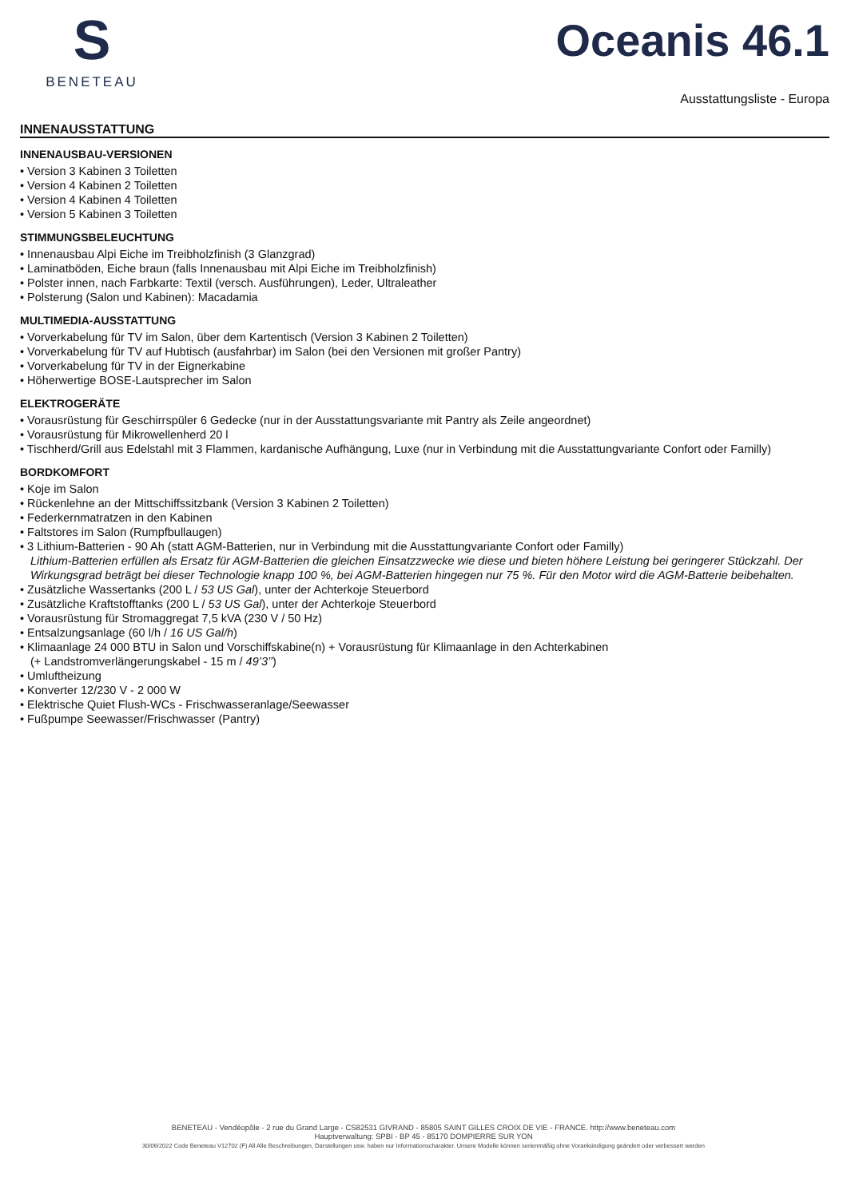S
BENETEAU
Oceanis 46.1
Ausstattungsliste - Europa
INNENAUSSTATTUNG
INNENAUSBAU-VERSIONEN
• Version 3 Kabinen 3 Toiletten
• Version 4 Kabinen 2 Toiletten
• Version 4 Kabinen 4 Toiletten
• Version 5 Kabinen 3 Toiletten
STIMMUNGSBELEUCHTUNG
• Innenausbau Alpi Eiche im Treibholzfinish (3 Glanzgrad)
• Laminatböden, Eiche braun (falls Innenausbau mit Alpi Eiche im Treibholzfinish)
• Polster innen, nach Farbkarte: Textil (versch. Ausführungen), Leder, Ultraleather
• Polsterung (Salon und Kabinen): Macadamia
MULTIMEDIA-AUSSTATTUNG
• Vorverkabelung für TV im Salon, über dem Kartentisch (Version 3 Kabinen 2 Toiletten)
• Vorverkabelung für TV auf Hubtisch (ausfahrbar) im Salon (bei den Versionen mit großer Pantry)
• Vorverkabelung für TV in der Eignerkabine
• Höherwertige BOSE-Lautsprecher im Salon
ELEKTROGERÄTE
• Vorausrüstung für Geschirrspüler 6 Gedecke (nur in der Ausstattungsvariante mit Pantry als Zeile angeordnet)
• Vorausrüstung für Mikrowellenherd 20 l
• Tischherd/Grill aus Edelstahl mit 3 Flammen, kardanische Aufhängung, Luxe (nur in Verbindung mit die Ausstattungvariante Confort oder Familly)
BORDKOMFORT
• Koje im Salon
• Rückenlehne an der Mittschiffssitzbank (Version 3 Kabinen 2 Toiletten)
• Federkernmatratzen in den Kabinen
• Faltstores im Salon (Rumpfbullaugen)
• 3 Lithium-Batterien - 90 Ah (statt AGM-Batterien, nur in Verbindung mit die Ausstattungvariante Confort oder Familly)
Lithium-Batterien erfüllen als Ersatz für AGM-Batterien die gleichen Einsatzzwecke wie diese und bieten höhere Leistung bei geringerer Stückzahl. Der Wirkungsgrad beträgt bei dieser Technologie knapp 100 %, bei AGM-Batterien hingegen nur 75 %. Für den Motor wird die AGM-Batterie beibehalten.
• Zusätzliche Wassertanks (200 L / 53 US Gal), unter der Achterkoje Steuerbord
• Zusätzliche Kraftstofftanks (200 L / 53 US Gal), unter der Achterkoje Steuerbord
• Vorausrüstung für Stromaggregat 7,5 kVA (230 V / 50 Hz)
• Entsalzungsanlage (60 l/h / 16 US Gal/h)
• Klimaanlage 24 000 BTU in Salon und Vorschiffskabine(n) + Vorausrüstung für Klimaanlage in den Achterkabinen
(+ Landstromverlängerungskabel - 15 m / 49’3’’)
• Umluftheizung
• Konverter 12/230 V - 2 000 W
• Elektrische Quiet Flush-WCs - Frischwasseranlage/Seewasser
• Fußpumpe Seewasser/Frischwasser (Pantry)
BENETEAU - Vendéopôle - 2 rue du Grand Large - CS82531 GIVRAND - 85805 SAINT GILLES CROIX DE VIE - FRANCE. http://www.beneteau.com
Hauptverwaltung: SPBI - BP 45 - 85170 DOMPIERRE SUR YON
30/06/2022 Code Beneteau V12702 (F) All Alle Beschreibungen, Darstellungen usw. haben nur Informationscharakter. Unsere Modelle können serienmäßig ohne Vorankündigung geändert oder verbessert werden